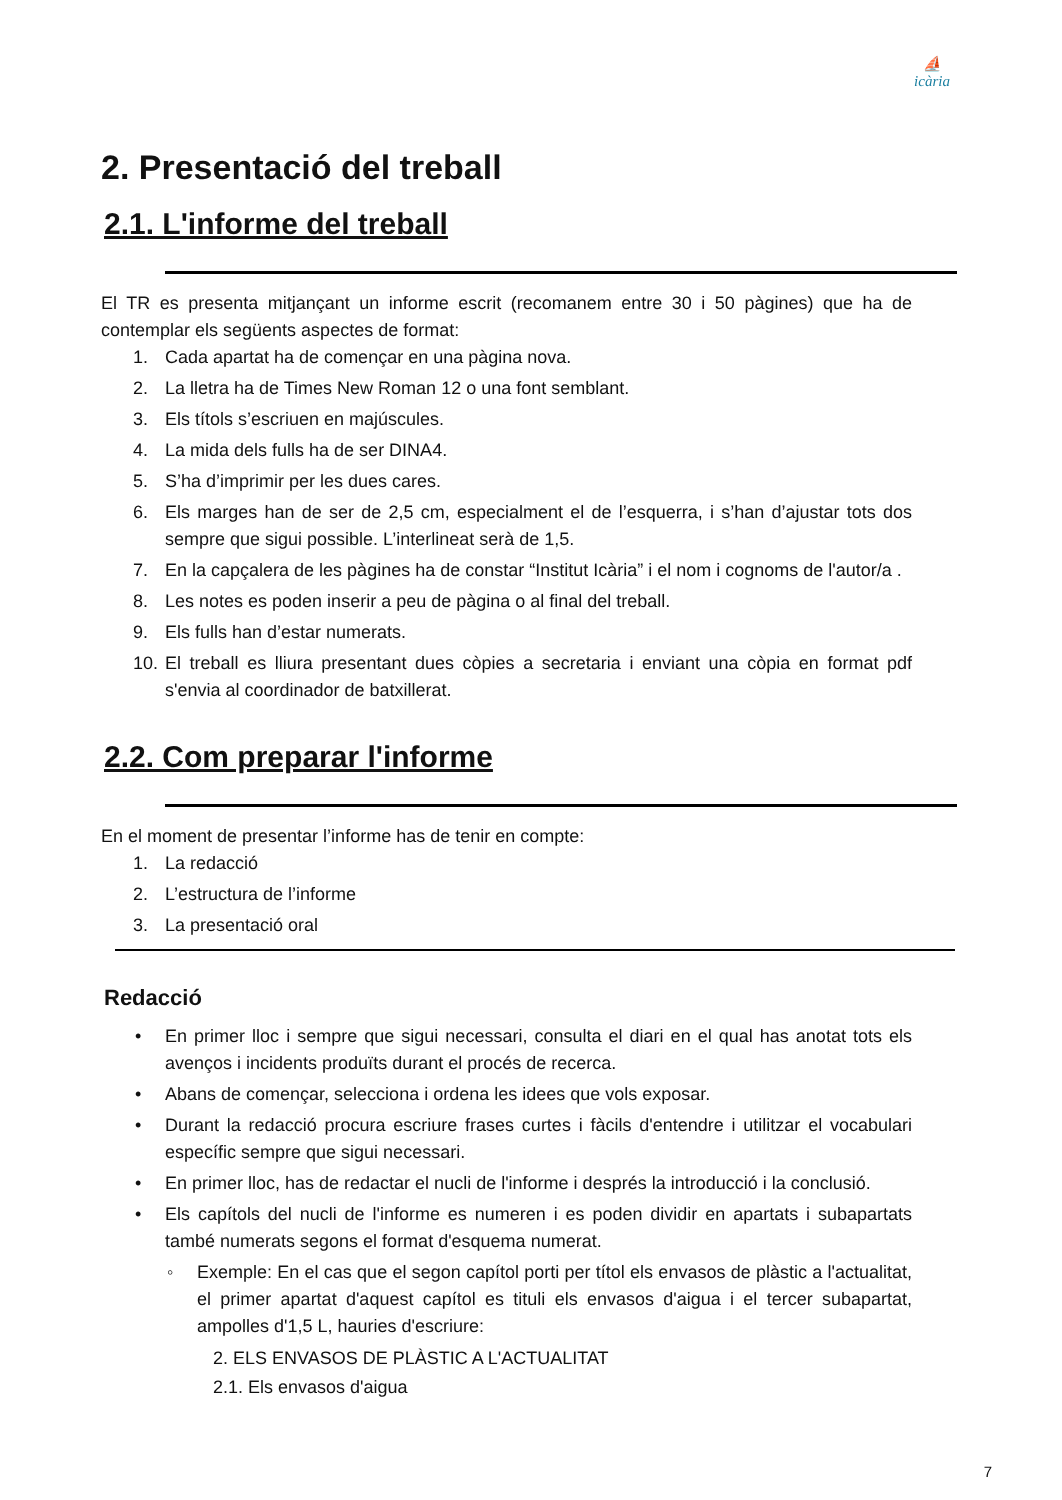⛵
icària
2. Presentació del treball
2.1. L'informe del treball
El TR es presenta mitjançant un informe escrit (recomanem entre 30 i 50 pàgines) que ha de contemplar els següents aspectes de format:
1. Cada apartat ha de començar en una pàgina nova.
2. La lletra ha de Times New Roman 12 o una font semblant.
3. Els títols s’escriuen en majúscules.
4. La mida dels fulls ha de ser DINA4.
5. S’ha d’imprimir per les dues cares.
6. Els marges han de ser de 2,5 cm, especialment el de l’esquerra, i s’han d’ajustar tots dos sempre que sigui possible. L’interlineat serà de 1,5.
7. En la capçalera de les pàgines ha de constar “Institut Icària” i el nom i cognoms de l'autor/a .
8. Les notes es poden inserir a peu de pàgina o al final del treball.
9. Els fulls han d’estar numerats.
10. El treball es lliura presentant dues còpies a secretaria i enviant una còpia en format pdf s'envia al coordinador de batxillerat.
2.2. Com preparar l'informe
En el moment de presentar l’informe has de tenir en compte:
1. La redacció
2. L’estructura de l’informe
3. La presentació oral
Redacció
• En primer lloc i sempre que sigui necessari, consulta el diari en el qual has anotat tots els avenços i incidents produïts durant el procés de recerca.
• Abans de començar, selecciona i ordena les idees que vols exposar.
• Durant la redacció procura escriure frases curtes i fàcils d'entendre i utilitzar el vocabulari específic sempre que sigui necessari.
• En primer lloc, has de redactar el nucli de l'informe i després la introducció i la conclusió.
• Els capítols del nucli de l'informe es numeren i es poden dividir en apartats i subapartats també numerats segons el format d'esquema numerat.
◦ Exemple: En el cas que el segon capítol porti per títol els envasos de plàstic a l'actualitat, el primer apartat d'aquest capítol es tituli els envasos d'aigua i el tercer subapartat, ampolles d'1,5 L, hauries d'escriure:
2. ELS ENVASOS DE PLÀSTIC A L'ACTUALITAT
2.1. Els envasos d'aigua
7